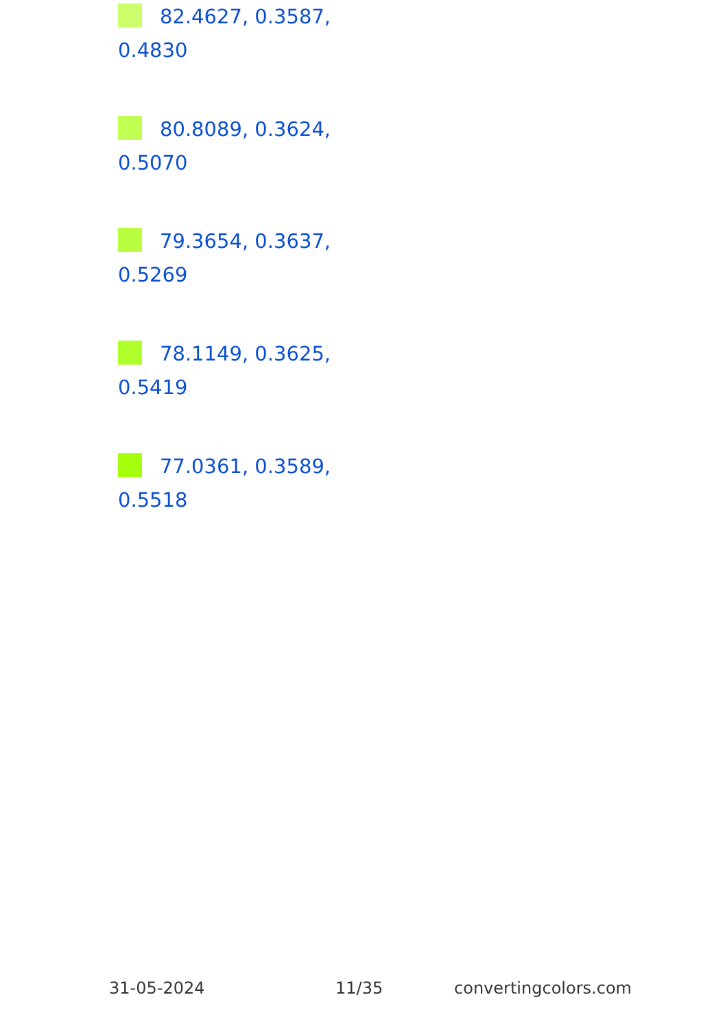82.4627, 0.3587, 0.4830
80.8089, 0.3624, 0.5070
79.3654, 0.3637, 0.5269
78.1149, 0.3625, 0.5419
77.0361, 0.3589, 0.5518
31-05-2024 11/35 convertingcolors.com